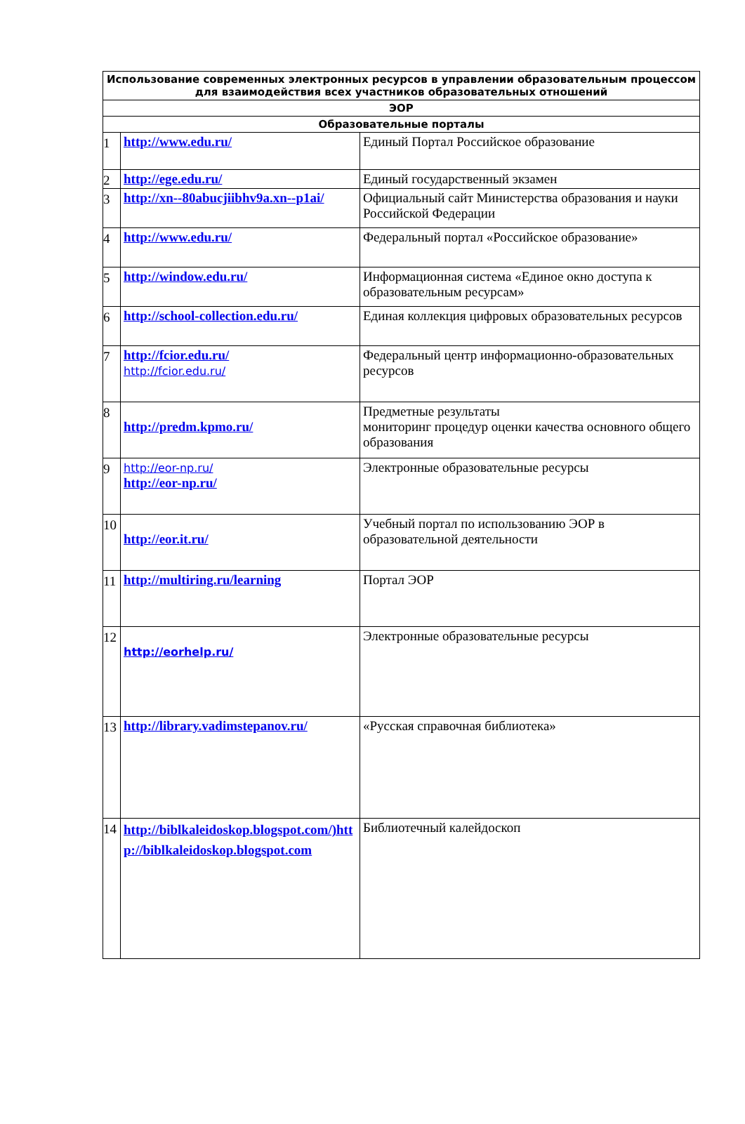| Использование современных электронных ресурсов в управлении образовательным процессом для взаимодействия всех участников образовательных отношений | | |
| --- | --- | --- |
| ЭОР | | |
| Образовательные порталы | | |
| 1 | http://www.edu.ru/ | Единый Портал Российское образование |
| 2 | http://ege.edu.ru/ | Единый государственный экзамен |
| 3 | http://xn--80abucjiibhv9a.xn--p1ai/ | Официальный сайт Министерства образования и науки Российской Федерации |
| 4 | http://www.edu.ru/ | Федеральный портал «Российское образование» |
| 5 | http://window.edu.ru/ | Информационная система «Единое окно доступа к образовательным ресурсам» |
| 6 | http://school-collection.edu.ru/ | Единая коллекция цифровых образовательных ресурсов |
| 7 | http://fcior.edu.ru/ http://fcior.edu.ru/ | Федеральный центр информационно-образовательных ресурсов |
| 8 | http://predm.kpmo.ru/ | Предметные результаты мониторинг процедур оценки качества основного общего образования |
| 9 | http://eor-np.ru/ http://eor-np.ru/ | Электронные образовательные ресурсы |
| 10 | http://eor.it.ru/ | Учебный портал по использованию ЭОР в образовательной деятельности |
| 11 | http://multiring.ru/learning | Портал ЭОР |
| 12 | http://eorhelp.ru/ | Электронные образовательные ресурсы |
| 13 | http://library.vadimstepanov.ru/ | «Русская справочная библиотека» |
| 14 | http://biblkaleidoskop.blogspot.com/)http://biblkaleidoskop.blogspot.com | Библиотечный калейдоскоп |